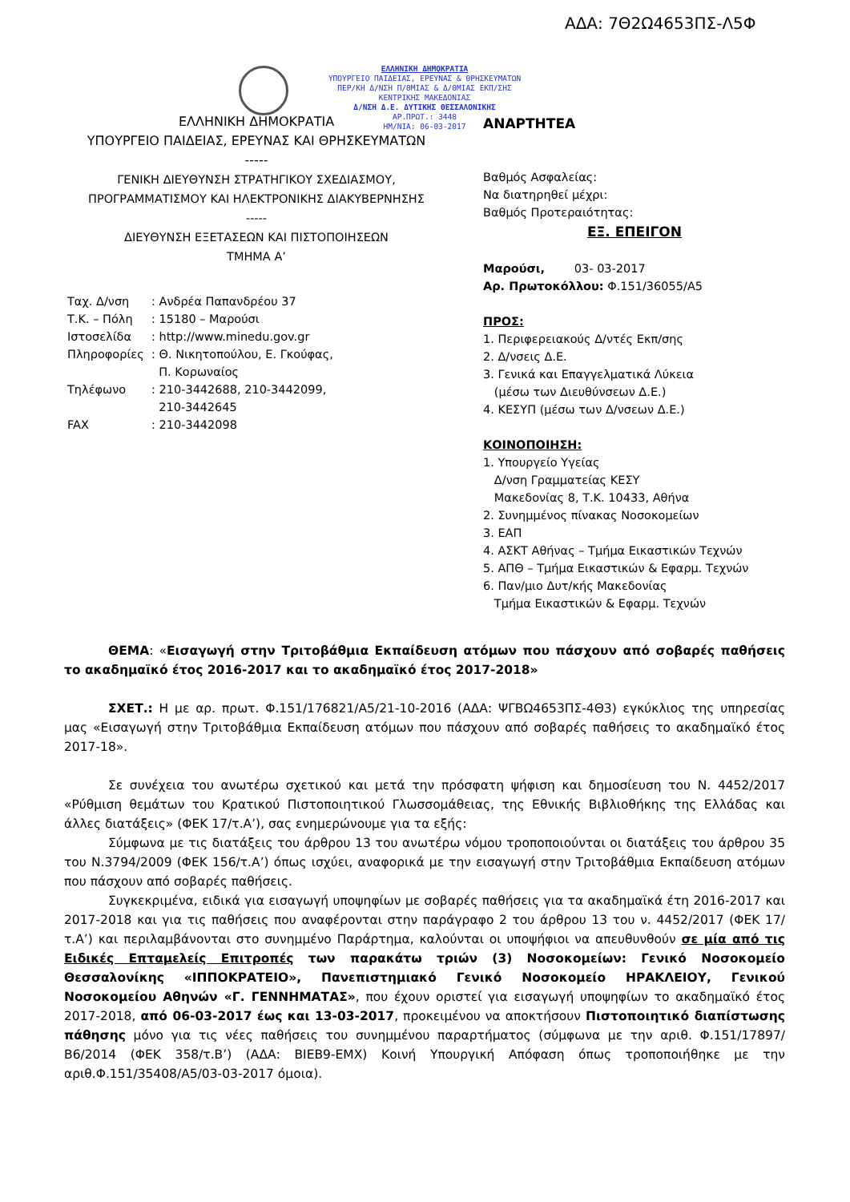ΑΔΑ: 7Θ2Ω4653ΠΣ-Λ5Φ
ΕΛΛΗΝΙΚΗ ΔΗΜΟΚΡΑΤΙΑ
ΥΠΟΥΡΓΕΙΟ ΠΑΙΔΕΙΑΣ, ΕΡΕΥΝΑΣ & ΘΡΗΣΚΕΥΜΑΤΩΝ
ΠΕΡ/ΚΗ Δ/ΝΣΗ Π/ΘΜΙΑΣ & Δ/ΘΜΙΑΣ ΕΚΠ/ΣΗΣ
ΚΕΝΤΡΙΚΗΣ ΜΑΚΕΔΟΝΙΑΣ
Δ/ΝΣΗ Δ.Ε. ΔΥΤΙΚΗΣ ΘΕΣΣΑΛΟΝΙΚΗΣ
ΑΡ.ΠΡΩΤ.: 3448
ΗΜ/ΝΙΑ: 06-03-2017
ΕΛΛΗΝΙΚΗ ΔΗΜΟΚΡΑΤΙΑ
ΥΠΟΥΡΓΕΙΟ ΠΑΙΔΕΙΑΣ, ΕΡΕΥΝΑΣ ΚΑΙ ΘΡΗΣΚΕΥΜΑΤΩΝ
-----
ΓΕΝΙΚΗ ΔΙΕΥΘΥΝΣΗ ΣΤΡΑΤΗΓΙΚΟΥ ΣΧΕΔΙΑΣΜΟΥ,
ΠΡΟΓΡΑΜΜΑΤΙΣΜΟΥ ΚΑΙ ΗΛΕΚΤΡΟΝΙΚΗΣ ΔΙΑΚΥΒΕΡΝΗΣΗΣ
-----
ΔΙΕΥΘΥΝΣΗ ΕΞΕΤΑΣΕΩΝ ΚΑΙ ΠΙΣΤΟΠΟΙΗΣΕΩΝ
ΤΜΗΜΑ Α’
ΑΝΑΡΤΗΤΕΑ
Βαθμός Ασφαλείας:
Να διατηρηθεί μέχρι:
Βαθμός Προτεραιότητας:
ΕΞ. ΕΠΕΙΓΟΝ
Μαρούσι, 03- 03-2017
Αρ. Πρωτοκόλλου: Φ.151/36055/Α5
ΠΡΟΣ:
1. Περιφερειακούς Δ/ντές Εκπ/σης
2. Δ/νσεις Δ.Ε.
3. Γενικά και Επαγγελματικά Λύκεια
(μέσω των Διευθύνσεων Δ.Ε.)
4. ΚΕΣΥΠ (μέσω των Δ/νσεων Δ.Ε.)
ΚΟΙΝΟΠΟΙΗΣΗ:
1. Υπουργείο Υγείας
Δ/νση Γραμματείας ΚΕΣΥ
Μακεδονίας 8, Τ.Κ. 10433, Αθήνα
2. Συνημμένος πίνακας Νοσοκομείων
3. ΕΑΠ
4. ΑΣΚΤ Αθήνας – Τμήμα Εικαστικών Τεχνών
5. ΑΠΘ – Τμήμα Εικαστικών & Εφαρμ. Τεχνών
6. Παν/μιο Δυτ/κής Μακεδονίας
Τμήμα Εικαστικών & Εφαρμ. Τεχνών
| Ταχ. Δ/νση | : Ανδρέα Παπανδρέου 37 |
| Τ.Κ. – Πόλη | : 15180 – Μαρούσι |
| Ιστοσελίδα | : http://www.minedu.gov.gr |
| Πληροφορίες | : Θ. Νικητοπούλου, Ε. Γκούφας, Π. Κορωναίος |
| Τηλέφωνο | : 210-3442688, 210-3442099, 210-3442645 |
| FAX | : 210-3442098 |
ΘΕΜΑ: «Εισαγωγή στην Τριτοβάθμια Εκπαίδευση ατόμων που πάσχουν από σοβαρές παθήσεις το ακαδημαϊκό έτος 2016-2017 και το ακαδημαϊκό έτος 2017-2018»
ΣΧΕΤ.: Η με αρ. πρωτ. Φ.151/176821/Α5/21-10-2016 (ΑΔΑ: ΨΓΒΩ4653ΠΣ-4Θ3) εγκύκλιος της υπηρεσίας μας «Εισαγωγή στην Τριτοβάθμια Εκπαίδευση ατόμων που πάσχουν από σοβαρές παθήσεις το ακαδημαϊκό έτος 2017-18».
Σε συνέχεια του ανωτέρω σχετικού και μετά την πρόσφατη ψήφιση και δημοσίευση του Ν. 4452/2017 «Ρύθμιση θεμάτων του Κρατικού Πιστοποιητικού Γλωσσομάθειας, της Εθνικής Βιβλιοθήκης της Ελλάδας και άλλες διατάξεις» (ΦΕΚ 17/τ.Α’), σας ενημερώνουμε για τα εξής:
Σύμφωνα με τις διατάξεις του άρθρου 13 του ανωτέρω νόμου τροποποιούνται οι διατάξεις του άρθρου 35 του Ν.3794/2009 (ΦΕΚ 156/τ.Α’) όπως ισχύει, αναφορικά με την εισαγωγή στην Τριτοβάθμια Εκπαίδευση ατόμων που πάσχουν από σοβαρές παθήσεις.
Συγκεκριμένα, ειδικά για εισαγωγή υποψηφίων με σοβαρές παθήσεις για τα ακαδημαϊκά έτη 2016-2017 και 2017-2018 και για τις παθήσεις που αναφέρονται στην παράγραφο 2 του άρθρου 13 του ν. 4452/2017 (ΦΕΚ 17/τ.Α’) και περιλαμβάνονται στο συνημμένο Παράρτημα, καλούνται οι υποψήφιοι να απευθυνθούν σε μία από τις Ειδικές Επταμελείς Επιτροπές των παρακάτω τριών (3) Νοσοκομείων: Γενικό Νοσοκομείο Θεσσαλονίκης «ΙΠΠΟΚΡΑΤΕΙΟ», Πανεπιστημιακό Γενικό Νοσοκομείο ΗΡΑΚΛΕΙΟΥ, Γενικού Νοσοκομείου Αθηνών «Γ. ΓΕΝΝΗΜΑΤΑΣ», που έχουν οριστεί για εισαγωγή υποψηφίων το ακαδημαϊκό έτος 2017-2018, από 06-03-2017 έως και 13-03-2017, προκειμένου να αποκτήσουν Πιστοποιητικό διαπίστωσης πάθησης μόνο για τις νέες παθήσεις του συνημμένου παραρτήματος (σύμφωνα με την αριθ. Φ.151/17897/Β6/2014 (ΦΕΚ 358/τ.Β’) (ΑΔΑ: ΒΙΕΒ9-ΕΜΧ) Κοινή Υπουργική Απόφαση όπως τροποποιήθηκε με την αριθ.Φ.151/35408/Α5/03-03-2017 όμοια).